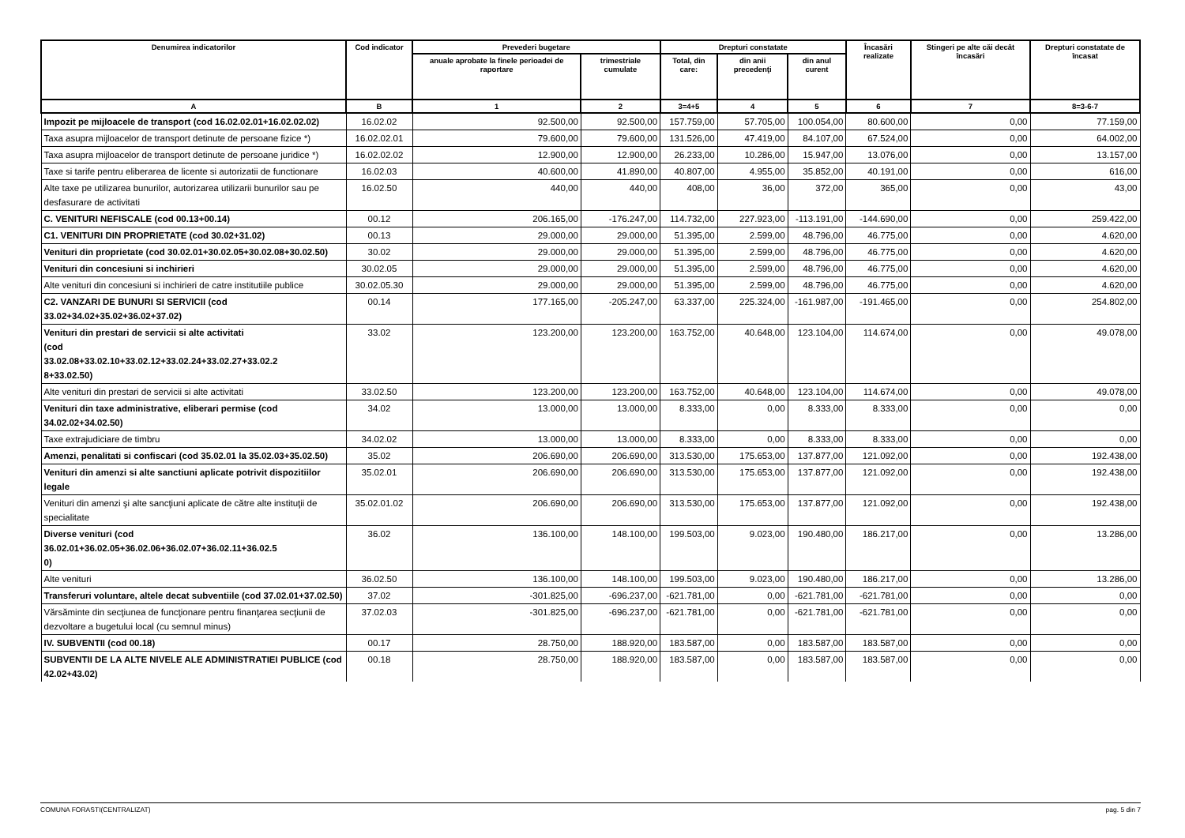| Denumirea indicatorilor | Cod indicator | Prevederi bugetare | | Drepturi constatate | | | Încasări realizate | Stingeri pe alte căi decât încasări | Drepturi constatate de încasat |
| --- | --- | --- | --- | --- | --- | --- | --- | --- | --- |
| | | anuale aprobate la finele perioadei de raportare | trimestriale cumulate | Total, din care: | din anii precedenţi | din anul curent | | | |
| A | B | 1 | 2 | 3=4+5 | 4 | 5 | 6 | 7 | 8=3-6-7 |
| Impozit pe mijloacele de transport (cod 16.02.02.01+16.02.02.02) | 16.02.02 | 92.500,00 | 92.500,00 | 157.759,00 | 57.705,00 | 100.054,00 | 80.600,00 | 0,00 | 77.159,00 |
| Taxa asupra mijloacelor de transport detinute de persoane fizice *) | 16.02.02.01 | 79.600,00 | 79.600,00 | 131.526,00 | 47.419,00 | 84.107,00 | 67.524,00 | 0,00 | 64.002,00 |
| Taxa asupra mijloacelor de transport detinute de persoane juridice *) | 16.02.02.02 | 12.900,00 | 12.900,00 | 26.233,00 | 10.286,00 | 15.947,00 | 13.076,00 | 0,00 | 13.157,00 |
| Taxe si tarife pentru eliberarea de licente si autorizatii de functionare | 16.02.03 | 40.600,00 | 41.890,00 | 40.807,00 | 4.955,00 | 35.852,00 | 40.191,00 | 0,00 | 616,00 |
| Alte taxe pe utilizarea bunurilor, autorizarea utilizarii bunurilor sau pe desfasurare de activitati | 16.02.50 | 440,00 | 440,00 | 408,00 | 36,00 | 372,00 | 365,00 | 0,00 | 43,00 |
| C. VENITURI NEFISCALE (cod 00.13+00.14) | 00.12 | 206.165,00 | -176.247,00 | 114.732,00 | 227.923,00 | -113.191,00 | -144.690,00 | 0,00 | 259.422,00 |
| C1. VENITURI DIN PROPRIETATE (cod 30.02+31.02) | 00.13 | 29.000,00 | 29.000,00 | 51.395,00 | 2.599,00 | 48.796,00 | 46.775,00 | 0,00 | 4.620,00 |
| Venituri din proprietate (cod 30.02.01+30.02.05+30.02.08+30.02.50) | 30.02 | 29.000,00 | 29.000,00 | 51.395,00 | 2.599,00 | 48.796,00 | 46.775,00 | 0,00 | 4.620,00 |
| Venituri din concesiuni si inchirieri | 30.02.05 | 29.000,00 | 29.000,00 | 51.395,00 | 2.599,00 | 48.796,00 | 46.775,00 | 0,00 | 4.620,00 |
| Alte venituri din concesiuni si inchirieri de catre institutiile publice | 30.02.05.30 | 29.000,00 | 29.000,00 | 51.395,00 | 2.599,00 | 48.796,00 | 46.775,00 | 0,00 | 4.620,00 |
| C2. VANZARI DE BUNURI SI SERVICII (cod 33.02+34.02+35.02+36.02+37.02) | 00.14 | 177.165,00 | -205.247,00 | 63.337,00 | 225.324,00 | -161.987,00 | -191.465,00 | 0,00 | 254.802,00 |
| Venituri din prestari de servicii si alte activitati (cod 33.02.08+33.02.10+33.02.12+33.02.24+33.02.27+33.02.2 8+33.02.50) | 33.02 | 123.200,00 | 123.200,00 | 163.752,00 | 40.648,00 | 123.104,00 | 114.674,00 | 0,00 | 49.078,00 |
| Alte venituri din prestari de servicii si alte activitati | 33.02.50 | 123.200,00 | 123.200,00 | 163.752,00 | 40.648,00 | 123.104,00 | 114.674,00 | 0,00 | 49.078,00 |
| Venituri din taxe administrative, eliberari permise (cod 34.02.02+34.02.50) | 34.02 | 13.000,00 | 13.000,00 | 8.333,00 | 0,00 | 8.333,00 | 8.333,00 | 0,00 | 0,00 |
| Taxe extrajudiciare de timbru | 34.02.02 | 13.000,00 | 13.000,00 | 8.333,00 | 0,00 | 8.333,00 | 8.333,00 | 0,00 | 0,00 |
| Amenzi, penalitati si confiscari (cod 35.02.01 la 35.02.03+35.02.50) | 35.02 | 206.690,00 | 206.690,00 | 313.530,00 | 175.653,00 | 137.877,00 | 121.092,00 | 0,00 | 192.438,00 |
| Venituri din amenzi si alte sanctiuni aplicate potrivit dispozitiilor legale | 35.02.01 | 206.690,00 | 206.690,00 | 313.530,00 | 175.653,00 | 137.877,00 | 121.092,00 | 0,00 | 192.438,00 |
| Venituri din amenzi şi alte sancţiuni aplicate de către alte instituţii de specialitate | 35.02.01.02 | 206.690,00 | 206.690,00 | 313.530,00 | 175.653,00 | 137.877,00 | 121.092,00 | 0,00 | 192.438,00 |
| Diverse venituri (cod 36.02.01+36.02.05+36.02.06+36.02.07+36.02.11+36.02.5 0) | 36.02 | 136.100,00 | 148.100,00 | 199.503,00 | 9.023,00 | 190.480,00 | 186.217,00 | 0,00 | 13.286,00 |
| Alte venituri | 36.02.50 | 136.100,00 | 148.100,00 | 199.503,00 | 9.023,00 | 190.480,00 | 186.217,00 | 0,00 | 13.286,00 |
| Transferuri voluntare, altele decat subventiile (cod 37.02.01+37.02.50) | 37.02 | -301.825,00 | -696.237,00 | -621.781,00 | 0,00 | -621.781,00 | -621.781,00 | 0,00 | 0,00 |
| Vărsăminte din secţiunea de funcţionare pentru finanţarea secţiunii de dezvoltare a bugetului local (cu semnul minus) | 37.02.03 | -301.825,00 | -696.237,00 | -621.781,00 | 0,00 | -621.781,00 | -621.781,00 | 0,00 | 0,00 |
| IV. SUBVENTII (cod 00.18) | 00.17 | 28.750,00 | 188.920,00 | 183.587,00 | 0,00 | 183.587,00 | 183.587,00 | 0,00 | 0,00 |
| SUBVENTII DE LA ALTE NIVELE ALE ADMINISTRATIEI PUBLICE (cod 42.02+43.02) | 00.18 | 28.750,00 | 188.920,00 | 183.587,00 | 0,00 | 183.587,00 | 183.587,00 | 0,00 | 0,00 |
COMUNA FORASTI(CENTRALIZAT) pag. 5 din 7